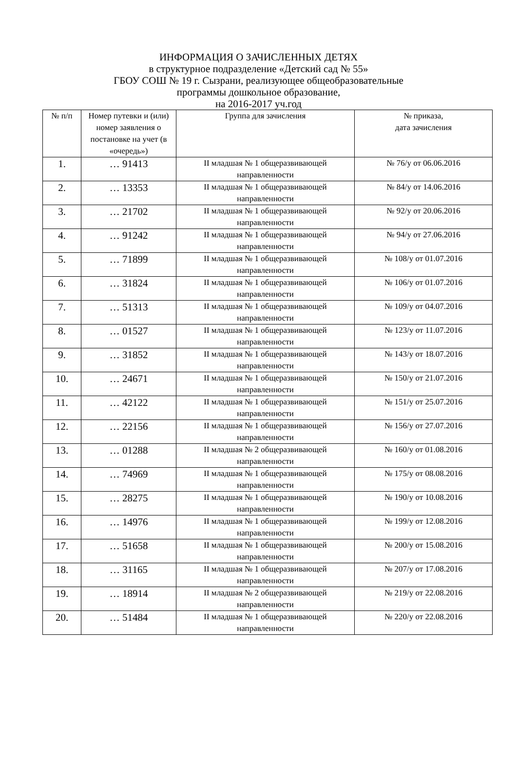ИНФОРМАЦИЯ О ЗАЧИСЛЕННЫХ ДЕТЯХ
в структурное подразделение «Детский сад № 55»
ГБОУ СОШ № 19 г. Сызрани, реализующее общеобразовательные
программы дошкольное образование,
на 2016-2017 уч.год
| № п/п | Номер путевки и (или) номер заявления о постановке на учет (в «очередь») | Группа для зачисления | № приказа, дата зачисления |
| --- | --- | --- | --- |
| 1. | … 91413 | II младшая № 1 общеразвивающей направленности | № 76/у от 06.06.2016 |
| 2. | … 13353 | II младшая № 1 общеразвивающей направленности | № 84/у от 14.06.2016 |
| 3. | … 21702 | II младшая № 1 общеразвивающей направленности | № 92/у от 20.06.2016 |
| 4. | … 91242 | II младшая № 1 общеразвивающей направленности | № 94/у от 27.06.2016 |
| 5. | … 71899 | II младшая № 1 общеразвивающей направленности | № 108/у от 01.07.2016 |
| 6. | … 31824 | II младшая № 1 общеразвивающей направленности | № 106/у от 01.07.2016 |
| 7. | … 51313 | II младшая № 1 общеразвивающей направленности | № 109/у от 04.07.2016 |
| 8. | … 01527 | II младшая № 1 общеразвивающей направленности | № 123/у от 11.07.2016 |
| 9. | … 31852 | II младшая № 1 общеразвивающей направленности | № 143/у от 18.07.2016 |
| 10. | … 24671 | II младшая № 1 общеразвивающей направленности | № 150/у от 21.07.2016 |
| 11. | … 42122 | II младшая № 1 общеразвивающей направленности | № 151/у от 25.07.2016 |
| 12. | … 22156 | II младшая № 1 общеразвивающей направленности | № 156/у от 27.07.2016 |
| 13. | … 01288 | II младшая № 2 общеразвивающей направленности | № 160/у от 01.08.2016 |
| 14. | … 74969 | II младшая № 1 общеразвивающей направленности | № 175/у от 08.08.2016 |
| 15. | … 28275 | II младшая № 1 общеразвивающей направленности | № 190/у от 10.08.2016 |
| 16. | … 14976 | II младшая № 1 общеразвивающей направленности | № 199/у от 12.08.2016 |
| 17. | … 51658 | II младшая № 1 общеразвивающей направленности | № 200/у от 15.08.2016 |
| 18. | … 31165 | II младшая № 1 общеразвивающей направленности | № 207/у от 17.08.2016 |
| 19. | … 18914 | II младшая № 2 общеразвивающей направленности | № 219/у от 22.08.2016 |
| 20. | … 51484 | II младшая № 1 общеразвивающей направленности | № 220/у от 22.08.2016 |